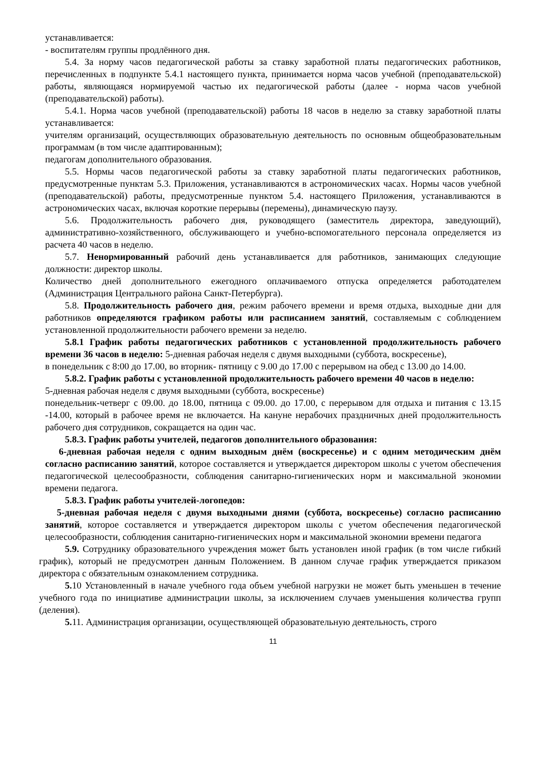устанавливается:
- воспитателям группы продлённого дня.
5.4. За норму часов педагогической работы за ставку заработной платы педагогических работников, перечисленных в подпункте 5.4.1 настоящего пункта, принимается норма часов учебной (преподавательской) работы, являющаяся нормируемой частью их педагогической работы (далее - норма часов учебной (преподавательской) работы).
5.4.1. Норма часов учебной (преподавательской) работы 18 часов в неделю за ставку заработной платы устанавливается:
учителям организаций, осуществляющих образовательную деятельность по основным общеобразовательным программам (в том числе адаптированным);
педагогам дополнительного образования.
5.5. Нормы часов педагогической работы за ставку заработной платы педагогических работников, предусмотренные пунктам 5.3. Приложения, устанавливаются в астрономических часах. Нормы часов учебной (преподавательской) работы, предусмотренные пунктом 5.4. настоящего Приложения, устанавливаются в астрономических часах, включая короткие перерывы (перемены), динамическую паузу.
5.6. Продолжительность рабочего дня, руководящего (заместитель директора, заведующий), административно-хозяйственного, обслуживающего и учебно-вспомогательного персонала определяется из расчета 40 часов в неделю.
5.7. Ненормированный рабочий день устанавливается для работников, занимающих следующие должности: директор школы.
Количество дней дополнительного ежегодного оплачиваемого отпуска определяется работодателем (Администрация Центрального района Санкт-Петербурга).
5.8. Продолжительность рабочего дня, режим рабочего времени и время отдыха, выходные дни для работников определяются графиком работы или расписанием занятий, составляемым с соблюдением установленной продолжительности рабочего времени за неделю.
5.8.1 График работы педагогических работников с установленной продолжительность рабочего времени 36 часов в неделю: 5-дневная рабочая неделя с двумя выходными (суббота, воскресенье),
в понедельник с 8:00 до 17.00, во вторник- пятницу с 9.00 до 17.00 с перерывом на обед с 13.00 до 14.00.
5.8.2. График работы с установленной продолжительность рабочего времени 40 часов в неделю:
5-дневная рабочая неделя с двумя выходными (суббота, воскресенье)
понедельник-четверг с 09.00. до 18.00, пятница с 09.00. до 17.00, с перерывом для отдыха и питания с 13.15 -14.00, который в рабочее время не включается. На кануне нерабочих праздничных дней продолжительность рабочего дня сотрудников, сокращается на один час.
5.8.3. График работы учителей, педагогов дополнительного образования:
6-дневная рабочая неделя с одним выходным днём (воскресенье) и с одним методическим днём согласно расписанию занятий, которое составляется и утверждается директором школы с учетом обеспечения педагогической целесообразности, соблюдения санитарно-гигиенических норм и максимальной экономии времени педагога.
5.8.3. График работы учителей-логопедов:
5-дневная рабочая неделя с двумя выходными днями (суббота, воскресенье) согласно расписанию занятий, которое составляется и утверждается директором школы с учетом обеспечения педагогической целесообразности, соблюдения санитарно-гигиенических норм и максимальной экономии времени педагога
5.9. Сотруднику образовательного учреждения может быть установлен иной график (в том числе гибкий график), который не предусмотрен данным Положением. В данном случае график утверждается приказом директора с обязательным ознакомлением сотрудника.
5. 10 Установленный в начале учебного года объем учебной нагрузки не может быть уменьшен в течение учебного года по инициативе администрации школы, за исключением случаев уменьшения количества групп (деления).
5. 11. Администрация организации, осуществляющей образовательную деятельность, строго
11